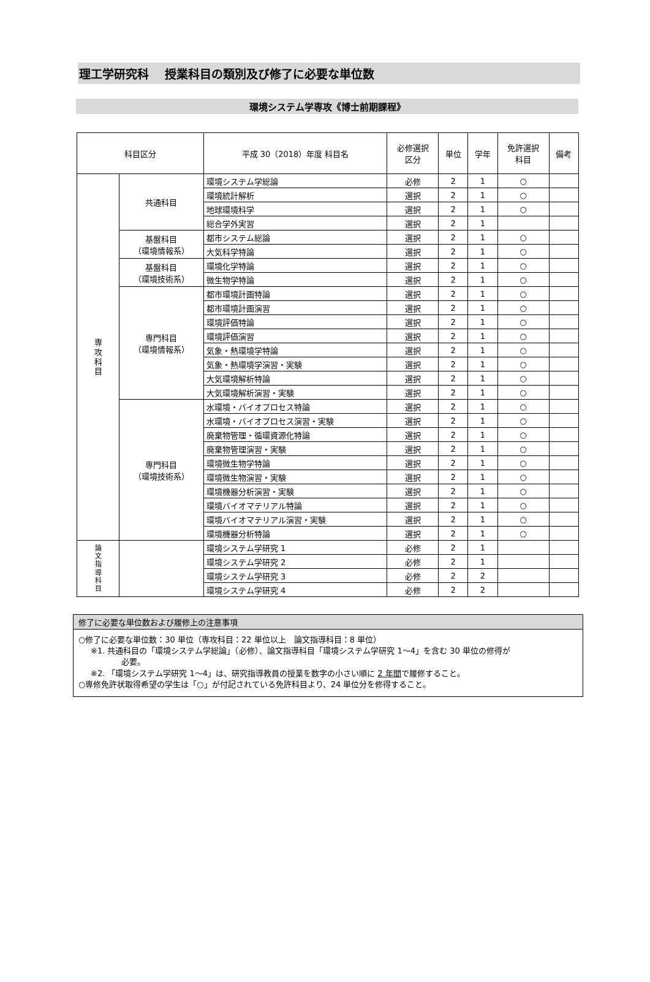理工学研究科　 授業科目の類別及び修了に必要な単位数
環境システム学専攻《博士前期課程》
| 科目区分 | | 平成 30（2018）年度 科目名 | 必修選択 区分 | 単位 | 学年 | 免許選択 科目 | 備考 |
| --- | --- | --- | --- | --- | --- | --- | --- |
| 専 攻 科 目 | 共通科目 | 環境システム学総論 | 必修 | 2 | 1 | ○ | |
| | | 環境統計解析 | 選択 | 2 | 1 | ○ | |
| | | 地球環境科学 | 選択 | 2 | 1 | ○ | |
| | | 総合学外実習 | 選択 | 2 | 1 | | |
| | 基盤科目 （環境情報系） | 都市システム総論 | 選択 | 2 | 1 | ○ | |
| | | 大気科学特論 | 選択 | 2 | 1 | ○ | |
| | 基盤科目 （環境技術系） | 環境化学特論 | 選択 | 2 | 1 | ○ | |
| | | 微生物学特論 | 選択 | 2 | 1 | ○ | |
| | 専門科目 （環境情報系） | 都市環境計画特論 | 選択 | 2 | 1 | ○ | |
| | | 都市環境計画演習 | 選択 | 2 | 1 | ○ | |
| | | 環境評価特論 | 選択 | 2 | 1 | ○ | |
| | | 環境評価演習 | 選択 | 2 | 1 | ○ | |
| | | 気象・熱環境学特論 | 選択 | 2 | 1 | ○ | |
| | | 気象・熱環境学演習・実験 | 選択 | 2 | 1 | ○ | |
| | | 大気環境解析特論 | 選択 | 2 | 1 | ○ | |
| | | 大気環境解析演習・実験 | 選択 | 2 | 1 | ○ | |
| | 専門科目 （環境技術系） | 水環境・バイオプロセス特論 | 選択 | 2 | 1 | ○ | |
| | | 水環境・バイオプロセス演習・実験 | 選択 | 2 | 1 | ○ | |
| | | 廃棄物管理・循環資源化特論 | 選択 | 2 | 1 | ○ | |
| | | 廃棄物管理演習・実験 | 選択 | 2 | 1 | ○ | |
| | | 環境微生物学特論 | 選択 | 2 | 1 | ○ | |
| | | 環境微生物演習・実験 | 選択 | 2 | 1 | ○ | |
| | | 環境機器分析演習・実験 | 選択 | 2 | 1 | ○ | |
| | | 環境バイオマテリアル特論 | 選択 | 2 | 1 | ○ | |
| | | 環境バイオマテリアル演習・実験 | 選択 | 2 | 1 | ○ | |
| | | 環境機器分析特論 | 選択 | 2 | 1 | ○ | |
| 論 文 指 導 科 目 | | 環境システム学研究 1 | 必修 | 2 | 1 | | |
| | | 環境システム学研究 2 | 必修 | 2 | 1 | | |
| | | 環境システム学研究 3 | 必修 | 2 | 2 | | |
| | | 環境システム学研究 4 | 必修 | 2 | 2 | | |
修了に必要な単位数および履修上の注意事項
○修了に必要な単位数：30 単位（専攻科目：22 単位以上　論文指導科目：8 単位）
※1. 共通科目の「環境システム学総論」（必修）、論文指導科目「環境システム学研究 1～4」を含む 30 単位の修得が
必要。
※2. 「環境システム学研究 1～4」は、研究指導教員の授業を数字の小さい順に 2 年間で履修すること。
○専修免許状取得希望の学生は「○」が付記されている免許科目より、24 単位分を修得すること。